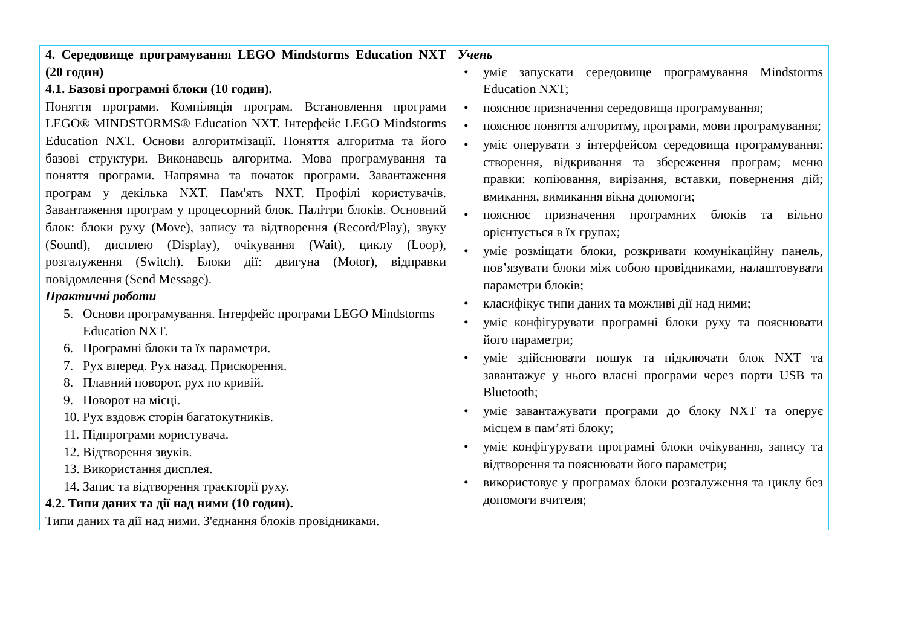| 4. Середовище програмування LEGO Mindstorms Education NXT (20 годин) 4.1. Базові програмні блоки (10 годин). Поняття програми. Компіляція програм. Встановлення програми LEGO® MINDSTORMS® Education NXT. Інтерфейс LEGO Mindstorms Education NXT. Основи алгоритмізації. Поняття алгоритма та його базові структури. Виконавець алгоритма. Мова програмування та поняття програми. Напрямна та початок програми. Завантаження програм у декілька NXT. Пам'ять NXT. Профілі користувачів. Завантаження програм у процесорний блок. Палітри блоків. Основний блок: блоки руху (Move), запису та відтворення (Record/Play), звуку (Sound), дисплею (Display), очікування (Wait), циклу (Loop), розгалуження (Switch). Блоки дії: двигуна (Motor), відправки повідомлення (Send Message). Практичні роботи 5. Основи програмування. Інтерфейс програми LEGO Mindstorms Education NXT. 6. Програмні блоки та їх параметри. 7. Рух вперед. Рух назад. Прискорення. 8. Плавний поворот, рух по кривій. 9. Поворот на місці. 10. Рух вздовж сторін багатокутників. 11. Підпрограми користувача. 12. Відтворення звуків. 13. Використання дисплея. 14. Запис та відтворення траєкторії руху. 4.2. Типи даних та дії над ними (10 годин). Типи даних та дії над ними. З'єднання блоків провідниками. | Учень • уміє запускати середовище програмування Mindstorms Education NXT; • пояснює призначення середовища програмування; • пояснює поняття алгоритму, програми, мови програмування; • уміє оперувати з інтерфейсом середовища програмування: створення, відкривання та збереження програм; меню правки: копіювання, вирізання, вставки, повернення дій; вмикання, вимикання вікна допомоги; • пояснює призначення програмних блоків та вільно орієнтується в їх групах; • уміє розміщати блоки, розкривати комунікаційну панель, пов’язувати блоки між собою провідниками, налаштовувати параметри блоків; • класифікує типи даних та можливі дії над ними; • уміє конфігурувати програмні блоки руху та пояснювати його параметри; • уміє здійснювати пошук та підключати блок NXT та завантажує у нього власні програми через порти USB та Bluetooth; • уміє завантажувати програми до блоку NXT та оперує місцем в пам’яті блоку; • уміє конфігурувати програмні блоки очікування, запису та відтворення та пояснювати його параметри; • використовує у програмах блоки розгалуження та циклу без допомоги вчителя; |